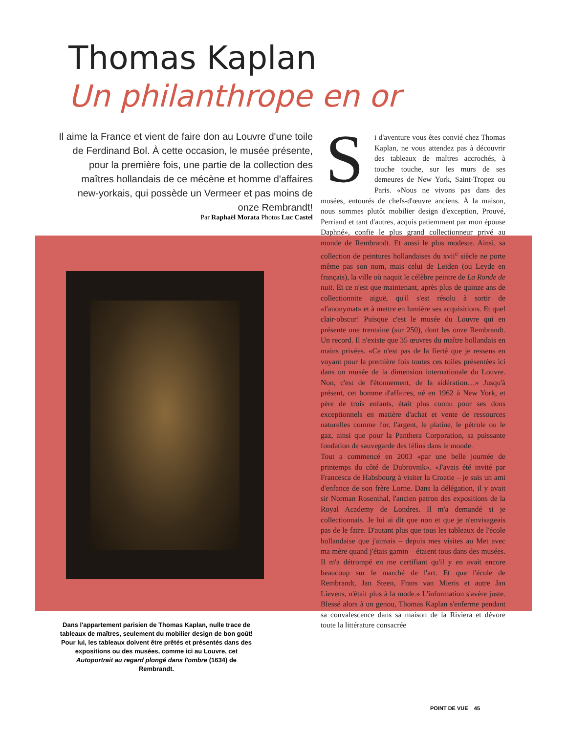Thomas Kaplan
Un philanthrope en or
Il aime la France et vient de faire don au Louvre d'une toile de Ferdinand Bol. À cette occasion, le musée présente, pour la première fois, une partie de la collection des maîtres hollandais de ce mécène et homme d'affaires new-yorkais, qui possède un Vermeer et pas moins de onze Rembrandt!
Par Raphaël Morata Photos Luc Castel
Si d'aventure vous êtes convié chez Thomas Kaplan, ne vous attendez pas à découvrir des tableaux de maîtres accrochés, à touche touche, sur les murs de ses demeures de New York, Saint-Tropez ou Paris. «Nous ne vivons pas dans des musées, entourés de chefs-d'œuvre anciens. À la maison, nous sommes plutôt mobilier design d'exception, Prouvé, Perriand et tant d'autres, acquis patiemment par mon épouse Daphné», confie le plus grand collectionneur privé au monde de Rembrandt. Et aussi le plus modeste. Ainsi, sa collection de peintures hollandaises du xvii<sup>e</sup> siècle ne porte même pas son nom, mais celui de Leiden (ou Leyde en français), la ville où naquit le célèbre peintre de La Ronde de nuit. Et ce n'est que maintenant, après plus de quinze ans de collectionnite aiguë, qu'il s'est résolu à sortir de «l'anonymat» et à mettre en lumière ses acquisitions. Et quel clair-obscur! Puisque c'est le musée du Louvre qui en présente une trentaine (sur 250), dont les onze Rembrandt. Un record. Il n'existe que 35 œuvres du maître hollandais en mains privées. «Ce n'est pas de la fierté que je ressens en voyant pour la première fois toutes ces toiles présentées ici dans un musée de la dimension internationale du Louvre. Non, c'est de l'étonnement, de la sidération…» Jusqu'à présent, cet homme d'affaires, né en 1962 à New York, et père de trois enfants, était plus connu pour ses dons exceptionnels en matière d'achat et vente de ressources naturelles comme l'or, l'argent, le platine, le pétrole ou le gaz, ainsi que pour la Panthera Corporation, sa puissante fondation de sauvegarde des félins dans le monde.
Tout a commencé en 2003 «par une belle journée de printemps du côté de Dubrovnik». «J'avais été invité par Francesca de Habsbourg à visiter la Croatie – je suis un ami d'enfance de son frère Lorne. Dans la délégation, il y avait sir Norman Rosenthal, l'ancien patron des expositions de la Royal Academy de Londres. Il m'a demandé si je collectionnais. Je lui ai dit que non et que je n'envisageais pas de le faire. D'autant plus que tous les tableaux de l'école hollandaise que j'aimais – depuis mes visites au Met avec ma mère quand j'étais gamin – étaient tous dans des musées. Il m'a détrompé en me certifiant qu'il y en avait encore beaucoup sur le marché de l'art. Et que l'école de Rembrandt, Jan Steen, Frans van Mieris et autre Jan Lievens, n'était plus à la mode.» L'information s'avère juste. Blessé alors à un genou, Thomas Kaplan s'enferme pendant sa convalescence dans sa maison de la Riviera et dévore toute la littérature consacrée
Dans l'appartement parisien de Thomas Kaplan, nulle trace de tableaux de maîtres, seulement du mobilier design de bon goût! Pour lui, les tableaux doivent être prêtés et présentés dans des expositions ou des musées, comme ici au Louvre, cet Autoportrait au regard plongé dans l'ombre (1634) de Rembrandt.
POINT DE VUE 45